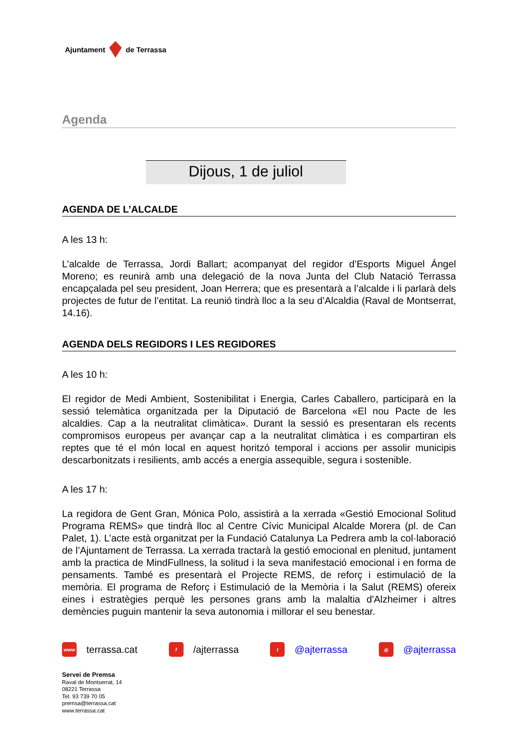Ajuntament de Terrassa
Agenda
Dijous, 1 de juliol
AGENDA DE L’ALCALDE
A les 13 h:
L’alcalde de Terrassa, Jordi Ballart; acompanyat del regidor d’Esports Miguel Ángel Moreno; es reunirà amb una delegació de la nova Junta del Club Natació Terrassa encapçalada pel seu president, Joan Herrera; que es presentarà a l’alcalde i li parlarà dels projectes de futur de l’entitat. La reunió tindrà lloc a la seu d’Alcaldia (Raval de Montserrat, 14.16).
AGENDA DELS REGIDORS I LES REGIDORES
A les 10 h:
El regidor de Medi Ambient, Sostenibilitat i Energia, Carles Caballero, participarà en la sessió telemàtica organitzada per la Diputació de Barcelona «El nou Pacte de les alcaldies. Cap a la neutralitat climàtica». Durant la sessió es presentaran els recents compromisos europeus per avançar cap a la neutralitat climàtica i es compartiran els reptes que té el món local en aquest horitzó temporal i accions per assolir municipis descarbonitzats i resilients, amb accés a energia assequible, segura i sostenible.
A les 17 h:
La regidora de Gent Gran, Mónica Polo, assistirà a la xerrada «Gestió Emocional Solitud Programa REMS» que tindrà lloc al Centre Cívic Municipal Alcalde Morera (pl. de Can Palet, 1). L’acte està organitzat per la Fundació Catalunya La Pedrera amb la col·laboració de l’Ajuntament de Terrassa. La xerrada tractarà la gestió emocional en plenitud, juntament amb la practica de MindFullness, la solitud i la seva manifestació emocional i en forma de pensaments. També es presentarà el Projecte REMS, de reforç i estimulació de la memòria. El programa de Reforç i Estimulació de la Memòria i la Salut (REMS) ofereix eines i estratègies perquè les persones grans amb la malaltia d'Alzheimer i altres demències puguin mantenir la seva autonomia i millorar el seu benestar.
www terrassa.cat f /ajterrassa t @ajterrassa ◎ @ajterrassa
Servei de Premsa
Raval de Montserrat, 14
08221 Terrassa
Tel. 93 739 70 05
premsa@terrassa.cat
www.terrassa.cat